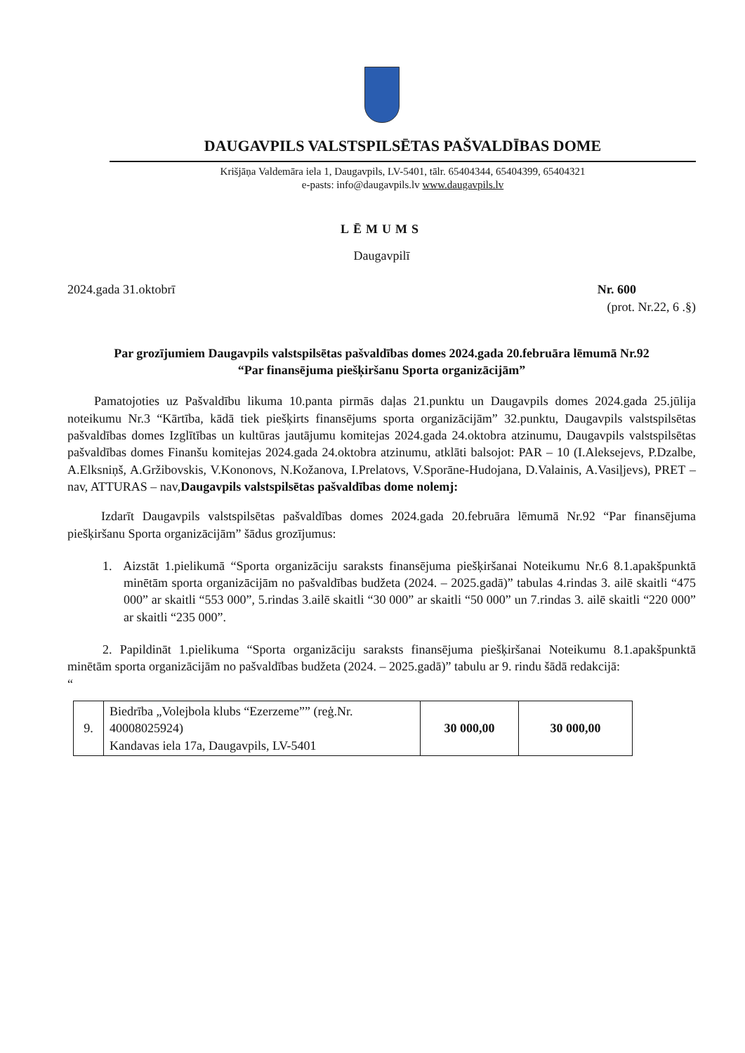DAUGAVPILS VALSTSPILSĒTAS PAŠVALDĪBAS DOME
Krišjāņa Valdemāra iela 1, Daugavpils, LV-5401, tālr. 65404344, 65404399, 65404321
e-pasts: info@daugavpils.lv www.daugavpils.lv
LĒMUMS
Daugavpilī
2024.gada 31.oktobrī Nr. 600
(prot. Nr.22, 6 .§)
Par grozījumiem Daugavpils valstspilsētas pašvaldības domes 2024.gada 20.februāra lēmumā Nr.92
“Par finansējuma piešķiršanu Sporta organizācijām”
Pamatojoties uz Pašvaldību likuma 10.panta pirmās daļas 21.punktu un Daugavpils domes 2024.gada 25.jūlija noteikumu Nr.3 “Kārtība, kādā tiek piešķirts finansējums sporta organizācijām” 32.punktu, Daugavpils valstspilsētas pašvaldības domes Izglītības un kultūras jautājumu komitejas 2024.gada 24.oktobra atzinumu, Daugavpils valstspilsētas pašvaldības domes Finanšu komitejas 2024.gada 24.oktobra atzinumu, atklāti balsojot: PAR – 10 (I.Aleksejevs, P.Dzalbe, A.Elksniņš, A.Gržibovskis, V.Kononovs, N.Kožanova, I.Prelatovs, V.Sporāne-Hudojana, D.Valainis, A.Vasiļjevs), PRET – nav, ATTURAS – nav,Daugavpils valstspilsētas pašvaldības dome nolemj:
Izdarīt Daugavpils valstspilsētas pašvaldības domes 2024.gada 20.februāra lēmumā Nr.92 “Par finansējuma piešķiršanu Sporta organizācijām” šādus grozījumus:
1. Aizstāt 1.pielikumā “Sporta organizāciju saraksts finansējuma piešķiršanai Noteikumu Nr.6 8.1.apakšpunktā minētām sporta organizācijām no pašvaldības budžeta (2024. – 2025.gadā)” tabulas 4.rindas 3. ailē skaitli “475 000” ar skaitli “553 000”, 5.rindas 3.ailē skaitli “30 000” ar skaitli “50 000” un 7.rindas 3. ailē skaitli “220 000” ar skaitli “235 000”.
2. Papildināt 1.pielikuma “Sporta organizāciju saraksts finansējuma piešķiršanai Noteikumu 8.1.apakšpunktā minētām sporta organizācijām no pašvaldības budžeta (2024. – 2025.gadā)” tabulu ar 9. rindu šādā redakcijā:
“
| 9. | Biedrība „Volejbola klubs “Ezerzeme”” (reģ.Nr. 40008025924) Kandavas iela 17a, Daugavpils, LV-5401 | 30 000,00 | 30 000,00 |